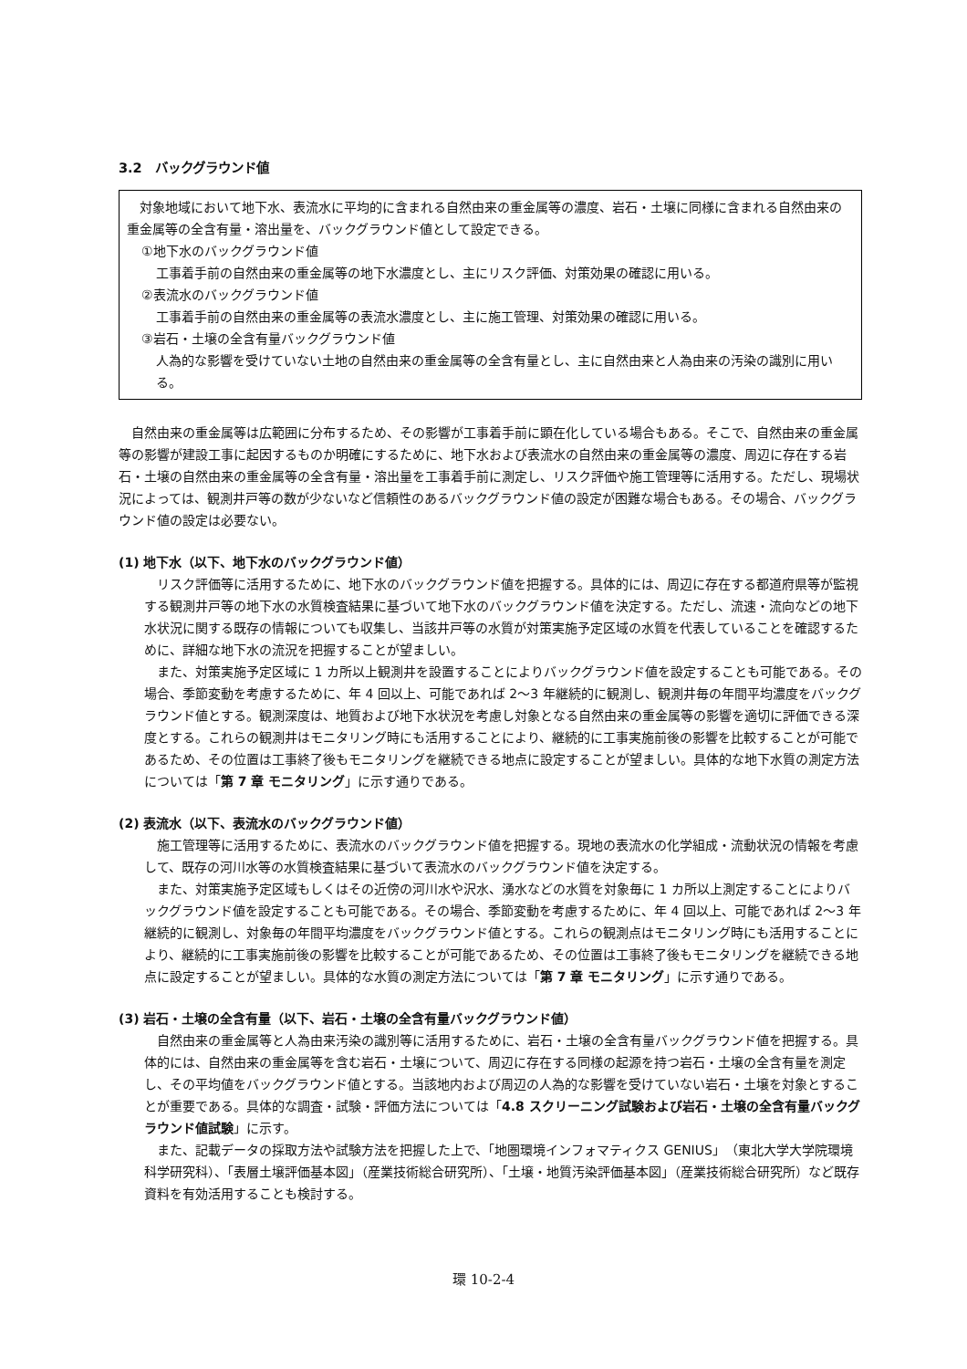3.2　バックグラウンド値
対象地域において地下水、表流水に平均的に含まれる自然由来の重金属等の濃度、岩石・土壌に同様に含まれる自然由来の重金属等の全含有量・溶出量を、バックグラウンド値として設定できる。
①地下水のバックグラウンド値
工事着手前の自然由来の重金属等の地下水濃度とし、主にリスク評価、対策効果の確認に用いる。
②表流水のバックグラウンド値
工事着手前の自然由来の重金属等の表流水濃度とし、主に施工管理、対策効果の確認に用いる。
③岩石・土壌の全含有量バックグラウンド値
人為的な影響を受けていない土地の自然由来の重金属等の全含有量とし、主に自然由来と人為由来の汚染の識別に用いる。
自然由来の重金属等は広範囲に分布するため、その影響が工事着手前に顕在化している場合もある。そこで、自然由来の重金属等の影響が建設工事に起因するものか明確にするために、地下水および表流水の自然由来の重金属等の濃度、周辺に存在する岩石・土壌の自然由来の重金属等の全含有量・溶出量を工事着手前に測定し、リスク評価や施工管理等に活用する。ただし、現場状況によっては、観測井戸等の数が少ないなど信頼性のあるバックグラウンド値の設定が困難な場合もある。その場合、バックグラウンド値の設定は必要ない。
(1) 地下水（以下、地下水のバックグラウンド値）
リスク評価等に活用するために、地下水のバックグラウンド値を把握する。具体的には、周辺に存在する都道府県等が監視する観測井戸等の地下水の水質検査結果に基づいて地下水のバックグラウンド値を決定する。ただし、流速・流向などの地下水状況に関する既存の情報についても収集し、当該井戸等の水質が対策実施予定区域の水質を代表していることを確認するために、詳細な地下水の流況を把握することが望ましい。
また、対策実施予定区域に 1 カ所以上観測井を設置することによりバックグラウンド値を設定することも可能である。その場合、季節変動を考慮するために、年 4 回以上、可能であれば 2～3 年継続的に観測し、観測井毎の年間平均濃度をバックグラウンド値とする。観測深度は、地質および地下水状況を考慮し対象となる自然由来の重金属等の影響を適切に評価できる深度とする。これらの観測井はモニタリング時にも活用することにより、継続的に工事実施前後の影響を比較することが可能であるため、その位置は工事終了後もモニタリングを継続できる地点に設定することが望ましい。具体的な地下水質の測定方法については「第 7 章 モニタリング」に示す通りである。
(2) 表流水（以下、表流水のバックグラウンド値）
施工管理等に活用するために、表流水のバックグラウンド値を把握する。現地の表流水の化学組成・流動状況の情報を考慮して、既存の河川水等の水質検査結果に基づいて表流水のバックグラウンド値を決定する。
また、対策実施予定区域もしくはその近傍の河川水や沢水、湧水などの水質を対象毎に 1 カ所以上測定することによりバックグラウンド値を設定することも可能である。その場合、季節変動を考慮するために、年 4 回以上、可能であれば 2～3 年継続的に観測し、対象毎の年間平均濃度をバックグラウンド値とする。これらの観測点はモニタリング時にも活用することにより、継続的に工事実施前後の影響を比較することが可能であるため、その位置は工事終了後もモニタリングを継続できる地点に設定することが望ましい。具体的な水質の測定方法については「第 7 章 モニタリング」に示す通りである。
(3) 岩石・土壌の全含有量（以下、岩石・土壌の全含有量バックグラウンド値）
自然由来の重金属等と人為由来汚染の識別等に活用するために、岩石・土壌の全含有量バックグラウンド値を把握する。具体的には、自然由来の重金属等を含む岩石・土壌について、周辺に存在する同様の起源を持つ岩石・土壌の全含有量を測定し、その平均値をバックグラウンド値とする。当該地内および周辺の人為的な影響を受けていない岩石・土壌を対象とすることが重要である。具体的な調査・試験・評価方法については「4.8 スクリーニング試験および岩石・土壌の全含有量バックグラウンド値試験」に示す。
また、記載データの採取方法や試験方法を把握した上で、「地圏環境インフォマティクス GENIUS」（東北大学大学院環境科学研究科）、「表層土壌評価基本図」（産業技術総合研究所）、「土壌・地質汚染評価基本図」（産業技術総合研究所）など既存資料を有効活用することも検討する。
環 10-2-4